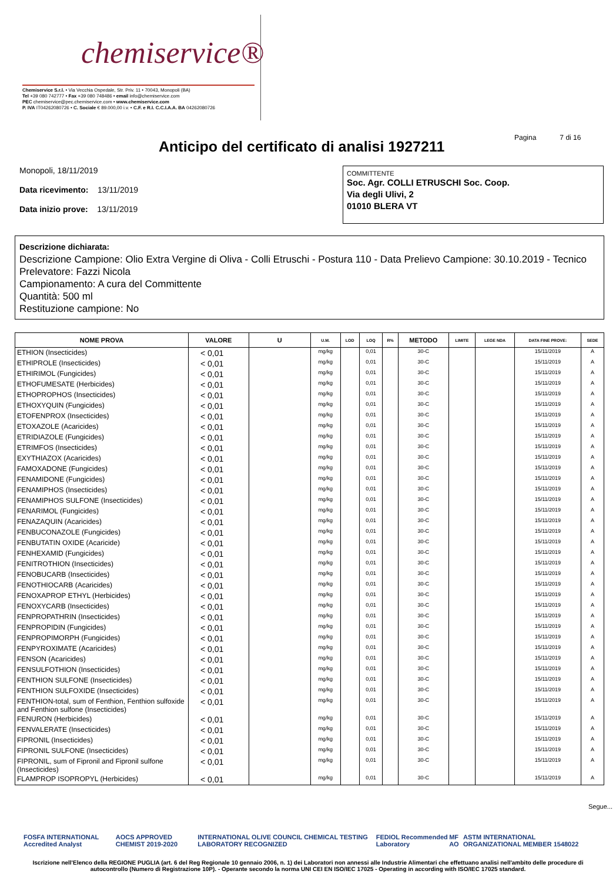chemiservice®
Chemiservice S.r.l. • Via Vecchia Ospedale, Str. Priv. 11 • 70043, Monopoli (BA)
Tel +39 080 742777 • Fax +39 080 748486 • email info@chemiservice.com
PEC chemiservice@pec.chemiservice.com • www.chemiservice.com
P. IVA IT04262080726 • C. Sociale € 89.000,00 i.v. • C.F. e R.I. C.C.I.A.A. BA 04262080726
Anticipo del certificato di analisi 1927211
Pagina 7 di 16
Monopoli, 18/11/2019
Data ricevimento: 13/11/2019
Data inizio prove: 13/11/2019
COMMITTENTE
Soc. Agr. COLLI ETRUSCHI Soc. Coop.
Via degli Ulivi, 2
01010 BLERA VT
Descrizione dichiarata:
Descrizione Campione: Olio Extra Vergine di Oliva - Colli Etruschi - Postura 110 - Data Prelievo Campione: 30.10.2019 - Tecnico Prelevatore: Fazzi Nicola
Campionamento: A cura del Committente
Quantità: 500 ml
Restituzione campione: No
| NOME PROVA | VALORE | U | U.M. | LOD | LOQ | R% | METODO | LIMITE | LEGE NDA | DATA FINE PROVE: | SEDE |
| --- | --- | --- | --- | --- | --- | --- | --- | --- | --- | --- | --- |
| ETHION (Insecticides) | < 0,01 | | mg/kg | | 0,01 | | 30-C | | | 15/11/2019 | A |
| ETHIPROLE (Insecticides) | < 0,01 | | mg/kg | | 0,01 | | 30-C | | | 15/11/2019 | A |
| ETHIRIMOL (Fungicides) | < 0,01 | | mg/kg | | 0,01 | | 30-C | | | 15/11/2019 | A |
| ETHOFUMESATE (Herbicides) | < 0,01 | | mg/kg | | 0,01 | | 30-C | | | 15/11/2019 | A |
| ETHOPROPHOS (Insecticides) | < 0,01 | | mg/kg | | 0,01 | | 30-C | | | 15/11/2019 | A |
| ETHOXYQUIN (Fungicides) | < 0,01 | | mg/kg | | 0,01 | | 30-C | | | 15/11/2019 | A |
| ETOFENPROX (Insecticides) | < 0,01 | | mg/kg | | 0,01 | | 30-C | | | 15/11/2019 | A |
| ETOXAZOLE (Acaricides) | < 0,01 | | mg/kg | | 0,01 | | 30-C | | | 15/11/2019 | A |
| ETRIDIAZOLE (Fungicides) | < 0,01 | | mg/kg | | 0,01 | | 30-C | | | 15/11/2019 | A |
| ETRIMFOS (Insecticides) | < 0,01 | | mg/kg | | 0,01 | | 30-C | | | 15/11/2019 | A |
| EXYTHIAZOX (Acaricides) | < 0,01 | | mg/kg | | 0,01 | | 30-C | | | 15/11/2019 | A |
| FAMOXADONE (Fungicides) | < 0,01 | | mg/kg | | 0,01 | | 30-C | | | 15/11/2019 | A |
| FENAMIDONE (Fungicides) | < 0,01 | | mg/kg | | 0,01 | | 30-C | | | 15/11/2019 | A |
| FENAMIPHOS (Insecticides) | < 0,01 | | mg/kg | | 0,01 | | 30-C | | | 15/11/2019 | A |
| FENAMIPHOS SULFONE (Insecticides) | < 0,01 | | mg/kg | | 0,01 | | 30-C | | | 15/11/2019 | A |
| FENARIMOL (Fungicides) | < 0,01 | | mg/kg | | 0,01 | | 30-C | | | 15/11/2019 | A |
| FENAZAQUIN (Acaricides) | < 0,01 | | mg/kg | | 0,01 | | 30-C | | | 15/11/2019 | A |
| FENBUCONAZOLE (Fungicides) | < 0,01 | | mg/kg | | 0,01 | | 30-C | | | 15/11/2019 | A |
| FENBUTATIN OXIDE (Acaricide) | < 0,01 | | mg/kg | | 0,01 | | 30-C | | | 15/11/2019 | A |
| FENHEXAMID (Fungicides) | < 0,01 | | mg/kg | | 0,01 | | 30-C | | | 15/11/2019 | A |
| FENITROTHION (Insecticides) | < 0,01 | | mg/kg | | 0,01 | | 30-C | | | 15/11/2019 | A |
| FENOBUCARB (Insecticides) | < 0,01 | | mg/kg | | 0,01 | | 30-C | | | 15/11/2019 | A |
| FENOTHIOCARB (Acaricides) | < 0,01 | | mg/kg | | 0,01 | | 30-C | | | 15/11/2019 | A |
| FENOXAPROP ETHYL (Herbicides) | < 0,01 | | mg/kg | | 0,01 | | 30-C | | | 15/11/2019 | A |
| FENOXYCARB (Insecticides) | < 0,01 | | mg/kg | | 0,01 | | 30-C | | | 15/11/2019 | A |
| FENPROPATHRIN (Insecticides) | < 0,01 | | mg/kg | | 0,01 | | 30-C | | | 15/11/2019 | A |
| FENPROPIDIN (Fungicides) | < 0,01 | | mg/kg | | 0,01 | | 30-C | | | 15/11/2019 | A |
| FENPROPIMORPH (Fungicides) | < 0,01 | | mg/kg | | 0,01 | | 30-C | | | 15/11/2019 | A |
| FENPYROXIMATE (Acaricides) | < 0,01 | | mg/kg | | 0,01 | | 30-C | | | 15/11/2019 | A |
| FENSON (Acaricides) | < 0,01 | | mg/kg | | 0,01 | | 30-C | | | 15/11/2019 | A |
| FENSULFOTHION (Insecticides) | < 0,01 | | mg/kg | | 0,01 | | 30-C | | | 15/11/2019 | A |
| FENTHION SULFONE (Insecticides) | < 0,01 | | mg/kg | | 0,01 | | 30-C | | | 15/11/2019 | A |
| FENTHION SULFOXIDE (Insecticides) | < 0,01 | | mg/kg | | 0,01 | | 30-C | | | 15/11/2019 | A |
| FENTHION-total, sum of Fenthion, Fenthion sulfoxide and Fenthion sulfone (Insecticides) | < 0,01 | | mg/kg | | 0,01 | | 30-C | | | 15/11/2019 | A |
| FENURON (Herbicides) | < 0,01 | | mg/kg | | 0,01 | | 30-C | | | 15/11/2019 | A |
| FENVALERATE (Insecticides) | < 0,01 | | mg/kg | | 0,01 | | 30-C | | | 15/11/2019 | A |
| FIPRONIL (Insecticides) | < 0,01 | | mg/kg | | 0,01 | | 30-C | | | 15/11/2019 | A |
| FIPRONIL SULFONE (Insecticides) | < 0,01 | | mg/kg | | 0,01 | | 30-C | | | 15/11/2019 | A |
| FIPRONIL, sum of Fipronil and Fipronil sulfone (Insecticides) | < 0,01 | | mg/kg | | 0,01 | | 30-C | | | 15/11/2019 | A |
| FLAMPROP ISOPROPYL (Herbicides) | < 0,01 | | mg/kg | | 0,01 | | 30-C | | | 15/11/2019 | A |
Segue...
FOSFA INTERNATIONAL Accredited Analyst AOCS APPROVED CHEMIST 2019-2020 INTERNATIONAL OLIVE COUNCIL CHEMICAL TESTING LABORATORY RECOGNIZED FEDIOL Recommended Laboratory MF AO ASTM INTERNATIONAL ORGANIZATIONAL MEMBER 1548022
Iscrizione nell'Elenco della REGIONE PUGLIA (art. 6 del Reg Regionale 10 gennaio 2006, n. 1) dei Laboratori non annessi alle Industrie Alimentari che effettuano analisi nell'ambito delle procedure di autocontrollo (Numero di Registrazione 10P). - Operante secondo la norma UNI CEI EN ISO/IEC 17025 - Operating in according with ISO/IEC 17025 standard.